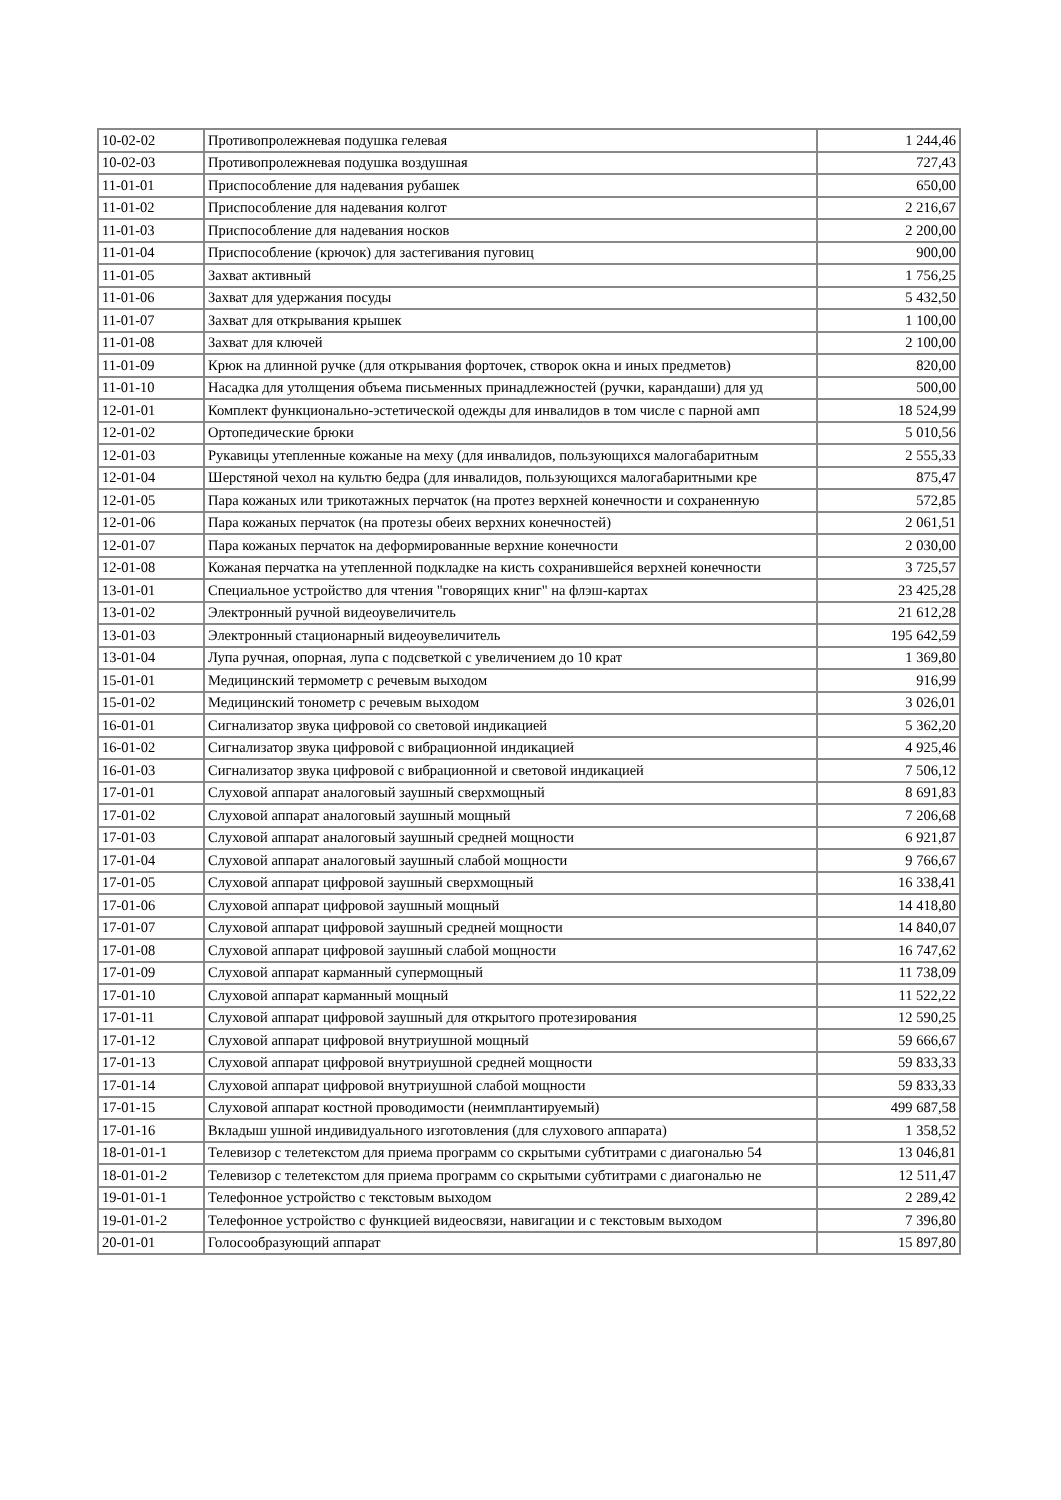| 10-02-02 | Противопролежневая подушка гелевая | 1 244,46 |
| 10-02-03 | Противопролежневая подушка воздушная | 727,43 |
| 11-01-01 | Приспособление для надевания рубашек | 650,00 |
| 11-01-02 | Приспособление для надевания колгот | 2 216,67 |
| 11-01-03 | Приспособление для надевания носков | 2 200,00 |
| 11-01-04 | Приспособление (крючок) для застегивания пуговиц | 900,00 |
| 11-01-05 | Захват активный | 1 756,25 |
| 11-01-06 | Захват для удержания посуды | 5 432,50 |
| 11-01-07 | Захват для открывания крышек | 1 100,00 |
| 11-01-08 | Захват для ключей | 2 100,00 |
| 11-01-09 | Крюк на длинной ручке (для открывания форточек, створок окна и иных предметов) | 820,00 |
| 11-01-10 | Насадка для утолщения объема письменных принадлежностей (ручки, карандаши) для уд | 500,00 |
| 12-01-01 | Комплект функционально-эстетической одежды для инвалидов в том числе с парной амп | 18 524,99 |
| 12-01-02 | Ортопедические брюки | 5 010,56 |
| 12-01-03 | Рукавицы утепленные кожаные на меху (для инвалидов, пользующихся малогабаритным | 2 555,33 |
| 12-01-04 | Шерстяной чехол на культю бедра (для инвалидов, пользующихся малогабаритными кре | 875,47 |
| 12-01-05 | Пара кожаных или трикотажных перчаток (на протез верхней конечности и сохраненную | 572,85 |
| 12-01-06 | Пара кожаных перчаток (на протезы обеих верхних конечностей) | 2 061,51 |
| 12-01-07 | Пара кожаных перчаток на деформированные верхние конечности | 2 030,00 |
| 12-01-08 | Кожаная перчатка на утепленной подкладке на кисть сохранившейся верхней конечности | 3 725,57 |
| 13-01-01 | Специальное устройство для чтения "говорящих книг" на флэш-картах | 23 425,28 |
| 13-01-02 | Электронный ручной видеоувеличитель | 21 612,28 |
| 13-01-03 | Электронный стационарный видеоувеличитель | 195 642,59 |
| 13-01-04 | Лупа ручная, опорная, лупа с подсветкой с увеличением до 10 крат | 1 369,80 |
| 15-01-01 | Медицинский термометр с речевым выходом | 916,99 |
| 15-01-02 | Медицинский тонометр с речевым выходом | 3 026,01 |
| 16-01-01 | Сигнализатор звука цифровой со световой индикацией | 5 362,20 |
| 16-01-02 | Сигнализатор звука цифровой с вибрационной индикацией | 4 925,46 |
| 16-01-03 | Сигнализатор звука цифровой с вибрационной и световой индикацией | 7 506,12 |
| 17-01-01 | Слуховой аппарат аналоговый заушный сверхмощный | 8 691,83 |
| 17-01-02 | Слуховой аппарат аналоговый заушный мощный | 7 206,68 |
| 17-01-03 | Слуховой аппарат аналоговый заушный средней мощности | 6 921,87 |
| 17-01-04 | Слуховой аппарат аналоговый заушный слабой мощности | 9 766,67 |
| 17-01-05 | Слуховой аппарат цифровой заушный сверхмощный | 16 338,41 |
| 17-01-06 | Слуховой аппарат цифровой заушный мощный | 14 418,80 |
| 17-01-07 | Слуховой аппарат цифровой заушный средней мощности | 14 840,07 |
| 17-01-08 | Слуховой аппарат цифровой заушный слабой мощности | 16 747,62 |
| 17-01-09 | Слуховой аппарат карманный супермощный | 11 738,09 |
| 17-01-10 | Слуховой аппарат карманный мощный | 11 522,22 |
| 17-01-11 | Слуховой аппарат цифровой заушный для открытого протезирования | 12 590,25 |
| 17-01-12 | Слуховой аппарат цифровой внутриушной мощный | 59 666,67 |
| 17-01-13 | Слуховой аппарат цифровой внутриушной средней мощности | 59 833,33 |
| 17-01-14 | Слуховой аппарат цифровой внутриушной слабой мощности | 59 833,33 |
| 17-01-15 | Слуховой аппарат костной проводимости (неимплантируемый) | 499 687,58 |
| 17-01-16 | Вкладыш ушной индивидуального изготовления (для слухового аппарата) | 1 358,52 |
| 18-01-01-1 | Телевизор с телетекстом для приема программ со скрытыми субтитрами с диагональю 54 | 13 046,81 |
| 18-01-01-2 | Телевизор с телетекстом для приема программ со скрытыми субтитрами с диагональю не | 12 511,47 |
| 19-01-01-1 | Телефонное устройство с текстовым выходом | 2 289,42 |
| 19-01-01-2 | Телефонное устройство с функцией видеосвязи, навигации и с текстовым выходом | 7 396,80 |
| 20-01-01 | Голосообразующий аппарат | 15 897,80 |